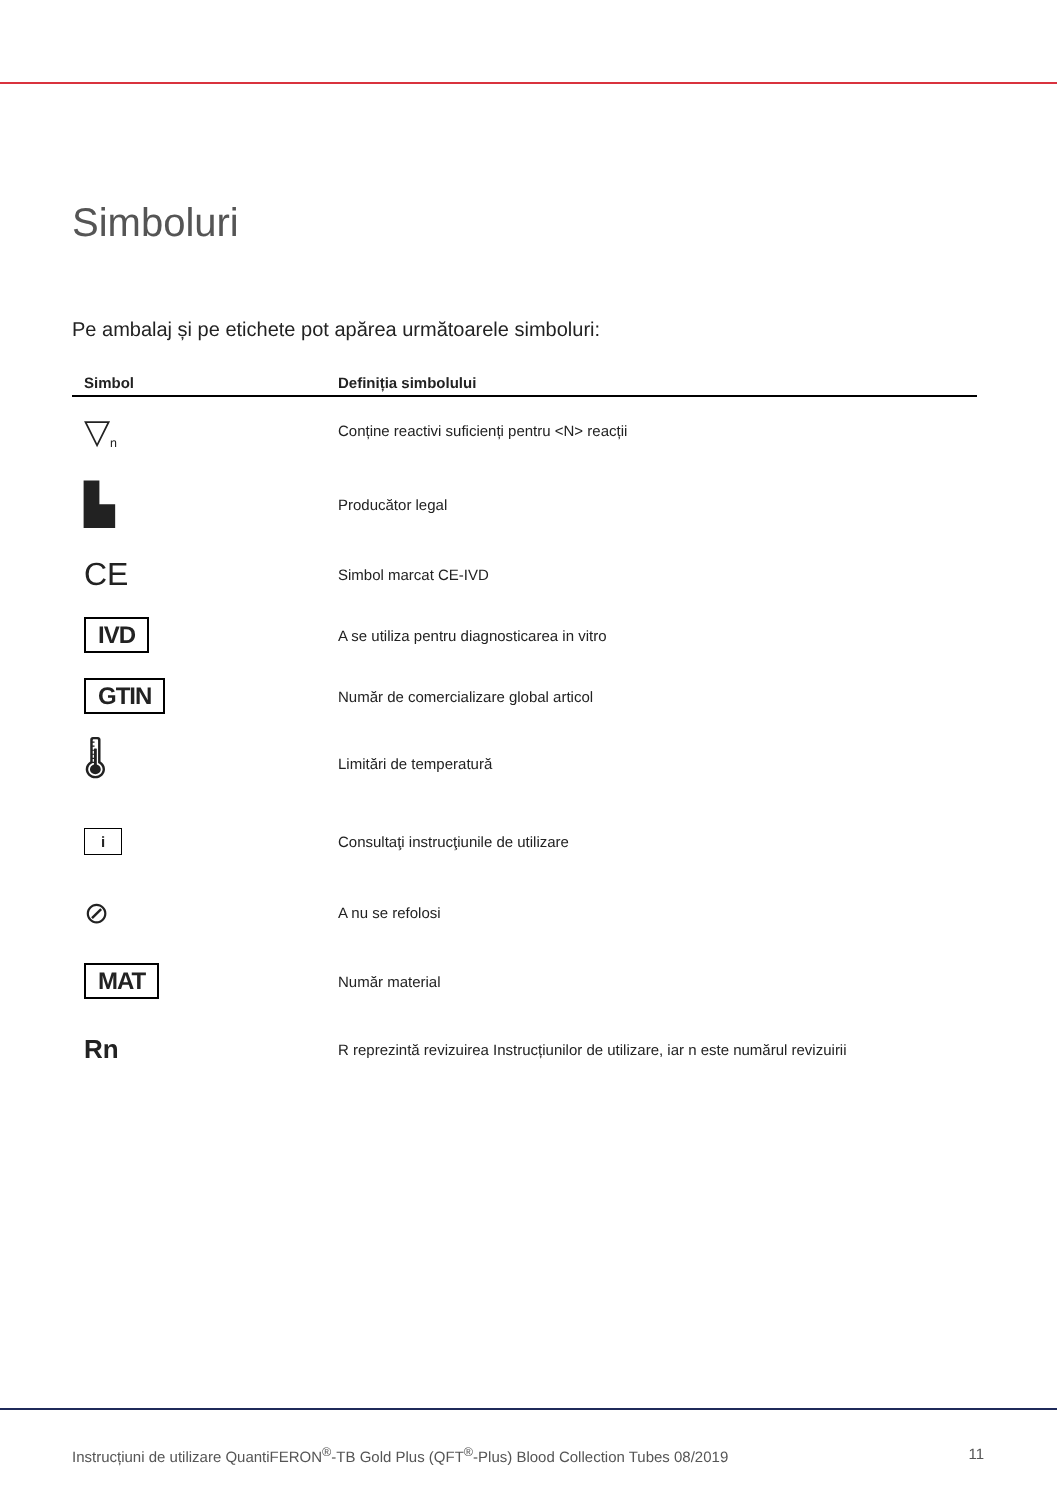Simboluri
Pe ambalaj și pe etichete pot apărea următoarele simboluri:
| Simbol | Definiția simbolului |
| --- | --- |
| ▽<sub>n</sub> | Conține reactivi suficienți pentru <N> reacții |
| ▙ | Producător legal |
| CE | Simbol marcat CE-IVD |
| IVD | A se utiliza pentru diagnosticarea in vitro |
| GTIN | Număr de comercializare global articol |
| 🌡 | Limitări de temperatură |
| i | Consultaţi instrucţiunile de utilizare |
| ⊘ | A nu se refolosi |
| MAT | Număr material |
| Rn | R reprezintă revizuirea Instrucțiunilor de utilizare, iar n este numărul revizuirii |
Instrucțiuni de utilizare QuantiFERON<sup>®</sup>-TB Gold Plus (QFT<sup>®</sup>-Plus) Blood Collection Tubes 08/2019 11